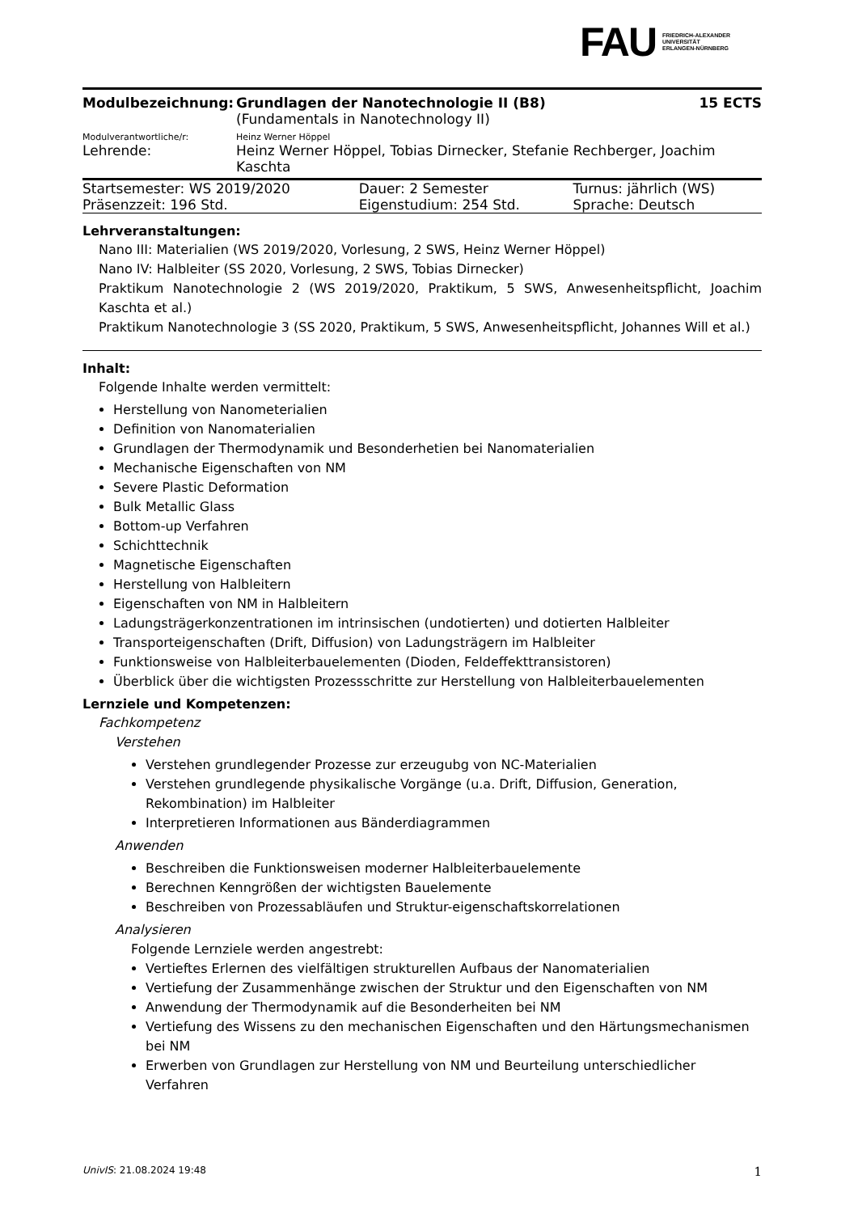FAU FRIEDRICH-ALEXANDER
UNIVERSITÄT
ERLANGEN-NÜRNBERG
| Modulbezeichnung: | Grundlagen der Nanotechnologie II (B8) (Fundamentals in Nanotechnology II) | 15 ECTS |
| Modulverantwortliche/r: | Heinz Werner Höppel | |
| Lehrende: | Heinz Werner Höppel, Tobias Dirnecker, Stefanie Rechberger, Joachim Kaschta | |
| Startsemester: WS 2019/2020 | Dauer: 2 Semester | Turnus: jährlich (WS) |
| Präsenzzeit: 196 Std. | Eigenstudium: 254 Std. | Sprache: Deutsch |
Lehrveranstaltungen:
Nano III: Materialien (WS 2019/2020, Vorlesung, 2 SWS, Heinz Werner Höppel)
Nano IV: Halbleiter (SS 2020, Vorlesung, 2 SWS, Tobias Dirnecker)
Praktikum Nanotechnologie 2 (WS 2019/2020, Praktikum, 5 SWS, Anwesenheitspflicht, Joachim Kaschta et al.)
Praktikum Nanotechnologie 3 (SS 2020, Praktikum, 5 SWS, Anwesenheitspflicht, Johannes Will et al.)
Inhalt:
Folgende Inhalte werden vermittelt:
Herstellung von Nanometerialien
Definition von Nanomaterialien
Grundlagen der Thermodynamik und Besonderhetien bei Nanomaterialien
Mechanische Eigenschaften von NM
Severe Plastic Deformation
Bulk Metallic Glass
Bottom-up Verfahren
Schichttechnik
Magnetische Eigenschaften
Herstellung von Halbleitern
Eigenschaften von NM in Halbleitern
Ladungsträgerkonzentrationen im intrinsischen (undotierten) und dotierten Halbleiter
Transporteigenschaften (Drift, Diffusion) von Ladungsträgern im Halbleiter
Funktionsweise von Halbleiterbauelementen (Dioden, Feldeffekttransistoren)
Überblick über die wichtigsten Prozessschritte zur Herstellung von Halbleiterbauelementen
Lernziele und Kompetenzen:
Fachkompetenz
Verstehen
Verstehen grundlegender Prozesse zur erzeugubg von NC-Materialien
Verstehen grundlegende physikalische Vorgänge (u.a. Drift, Diffusion, Generation, Rekombination) im Halbleiter
Interpretieren Informationen aus Bänderdiagrammen
Anwenden
Beschreiben die Funktionsweisen moderner Halbleiterbauelemente
Berechnen Kenngrößen der wichtigsten Bauelemente
Beschreiben von Prozessabläufen und Struktur-eigenschaftskorrelationen
Analysieren
Folgende Lernziele werden angestrebt:
Vertieftes Erlernen des vielfältigen strukturellen Aufbaus der Nanomaterialien
Vertiefung der Zusammenhänge zwischen der Struktur und den Eigenschaften von NM
Anwendung der Thermodynamik auf die Besonderheiten bei NM
Vertiefung des Wissens zu den mechanischen Eigenschaften und den Härtungsmechanismen bei NM
Erwerben von Grundlagen zur Herstellung von NM und Beurteilung unterschiedlicher Verfahren
UnivIS: 21.08.2024 19:48 1